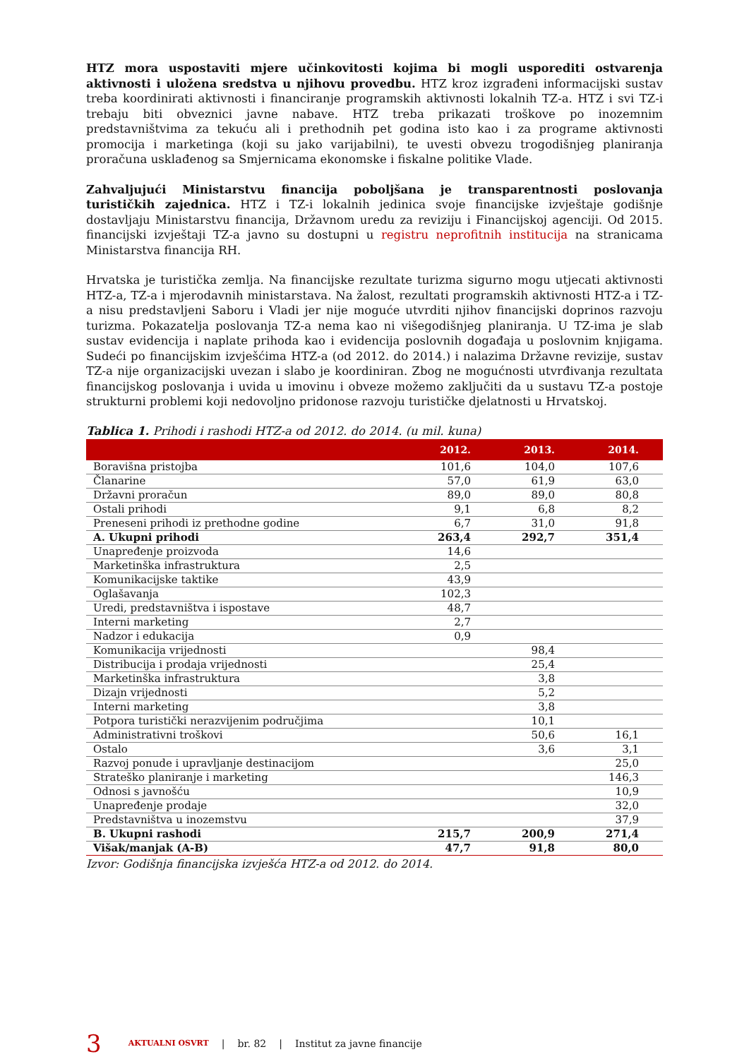HTZ mora uspostaviti mjere učinkovitosti kojima bi mogli usporediti ostvarenja aktivnosti i uložena sredstva u njihovu provedbu. HTZ kroz izgrađeni informacijski sustav treba koordinirati aktivnosti i financiranje programskih aktivnosti lokalnih TZ-a. HTZ i svi TZ-i trebaju biti obveznici javne nabave. HTZ treba prikazati troškove po inozemnim predstavništvima za tekuću ali i prethodnih pet godina isto kao i za programe aktivnosti promocija i marketinga (koji su jako varijabilni), te uvesti obvezu trogodišnjeg planiranja proračuna usklađenog sa Smjernicama ekonomske i fiskalne politike Vlade.
Zahvaljujući Ministarstvu financija poboljšana je transparentnosti poslovanja turističkih zajednica. HTZ i TZ-i lokalnih jedinica svoje financijske izvještaje godišnje dostavljaju Ministarstvu financija, Državnom uredu za reviziju i Financijskoj agenciji. Od 2015. financijski izvještaji TZ-a javno su dostupni u registru neprofitnih institucija na stranicama Ministarstva financija RH.
Hrvatska je turistička zemlja. Na financijske rezultate turizma sigurno mogu utjecati aktivnosti HTZ-a, TZ-a i mjerodavnih ministarstava. Na žalost, rezultati programskih aktivnosti HTZ-a i TZ-a nisu predstavljeni Saboru i Vladi jer nije moguće utvrditi njihov financijski doprinos razvoju turizma. Pokazatelja poslovanja TZ-a nema kao ni višegodišnjeg planiranja. U TZ-ima je slab sustav evidencija i naplate prihoda kao i evidencija poslovnih događaja u poslovnim knjigama. Sudeći po financijskim izvješćima HTZ-a (od 2012. do 2014.) i nalazima Državne revizije, sustav TZ-a nije organizacijski uvezan i slabo je koordiniran. Zbog ne mogućnosti utvrđivanja rezultata financijskog poslovanja i uvida u imovinu i obveze možemo zaključiti da u sustavu TZ-a postoje strukturni problemi koji nedovoljno pridonose razvoju turističke djelatnosti u Hrvatskoj.
Tablica 1. Prihodi i rashodi HTZ-a od 2012. do 2014. (u mil. kuna)
| | 2012. | 2013. | 2014. |
| --- | --- | --- | --- |
| Boravišna pristojba | 101,6 | 104,0 | 107,6 |
| Članarine | 57,0 | 61,9 | 63,0 |
| Državni proračun | 89,0 | 89,0 | 80,8 |
| Ostali prihodi | 9,1 | 6,8 | 8,2 |
| Preneseni prihodi iz prethodne godine | 6,7 | 31,0 | 91,8 |
| A. Ukupni prihodi | 263,4 | 292,7 | 351,4 |
| Unapređenje proizvoda | 14,6 | | |
| Marketinška infrastruktura | 2,5 | | |
| Komunikacijske taktike | 43,9 | | |
| Oglašavanja | 102,3 | | |
| Uredi, predstavništva i ispostave | 48,7 | | |
| Interni marketing | 2,7 | | |
| Nadzor i edukacija | 0,9 | | |
| Komunikacija vrijednosti | | 98,4 | |
| Distribucija i prodaja vrijednosti | | 25,4 | |
| Marketinška infrastruktura | | 3,8 | |
| Dizajn vrijednosti | | 5,2 | |
| Interni marketing | | 3,8 | |
| Potpora turistički nerazvijenim područjima | | 10,1 | |
| Administrativni troškovi | | 50,6 | 16,1 |
| Ostalo | | 3,6 | 3,1 |
| Razvoj ponude i upravljanje destinacijom | | | 25,0 |
| Strateško planiranje i marketing | | | 146,3 |
| Odnosi s javnošću | | | 10,9 |
| Unapređenje prodaje | | | 32,0 |
| Predstavništva u inozemstvu | | | 37,9 |
| B. Ukupni rashodi | 215,7 | 200,9 | 271,4 |
| Višak/manjak (A-B) | 47,7 | 91,8 | 80,0 |
Izvor: Godišnja financijska izvješća HTZ-a od 2012. do 2014.
3 AKTUALNI OSVRT | br. 82 | Institut za javne financije